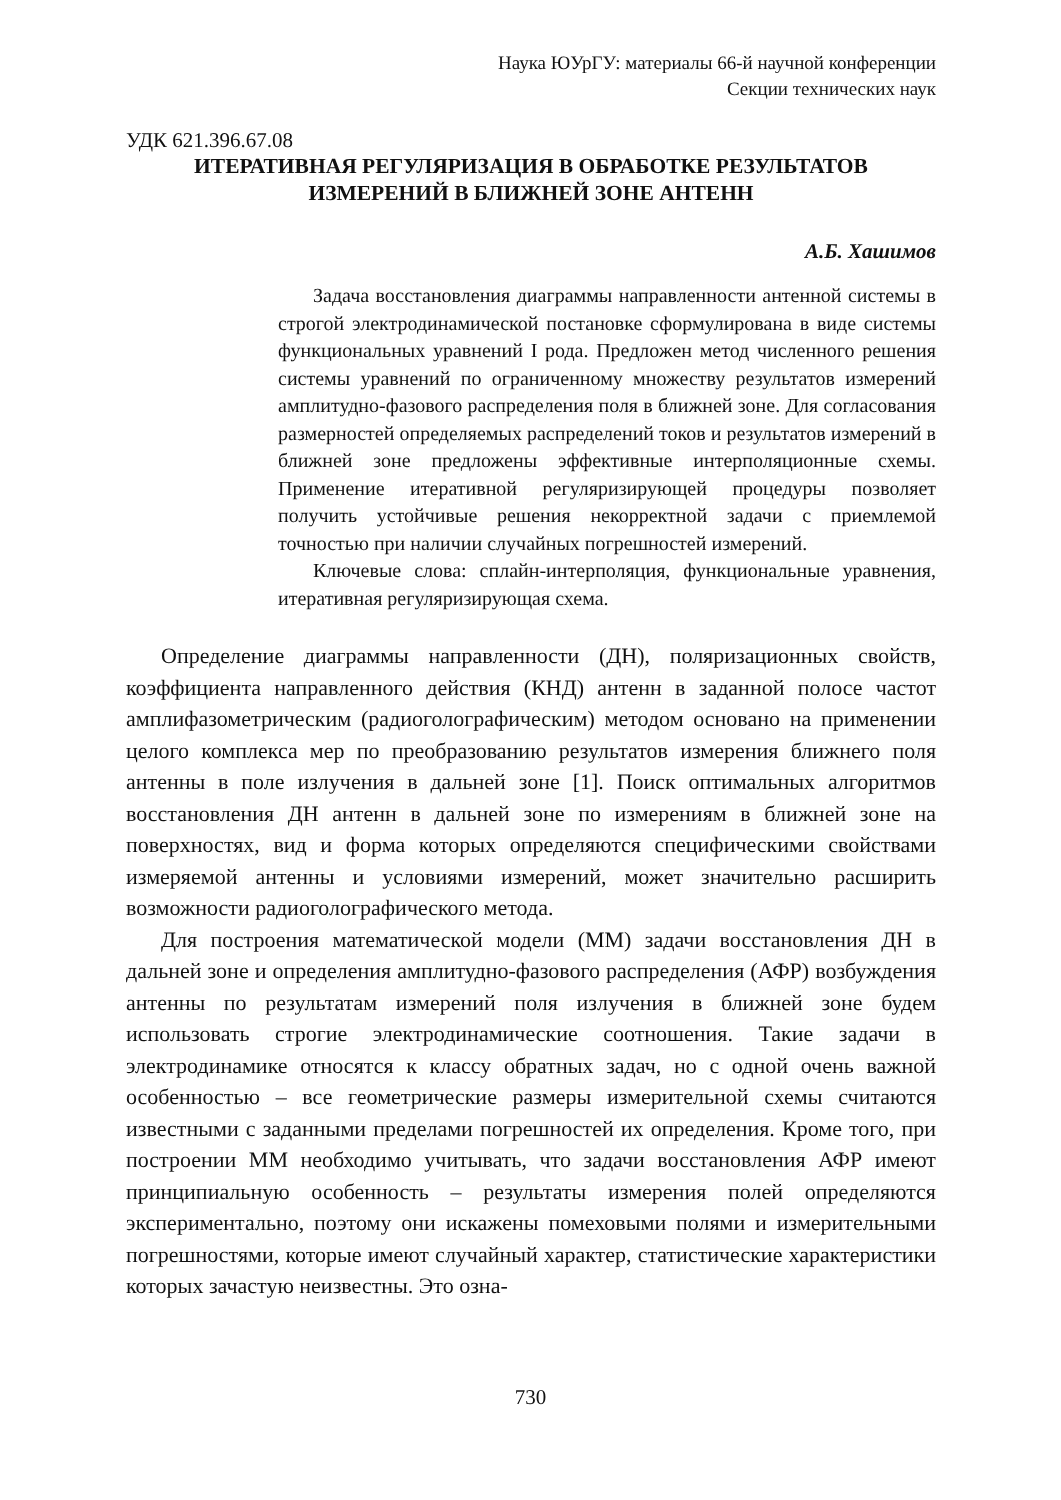Наука ЮУрГУ: материалы 66-й научной конференции
Секции технических наук
УДК 621.396.67.08
ИТЕРАТИВНАЯ РЕГУЛЯРИЗАЦИЯ В ОБРАБОТКЕ РЕЗУЛЬТАТОВ
ИЗМЕРЕНИЙ В БЛИЖНЕЙ ЗОНЕ АНТЕНН
А.Б. Хашимов
Задача восстановления диаграммы направленности антенной системы в строгой электродинамической постановке сформулирована в виде системы функциональных уравнений I рода. Предложен метод численного решения системы уравнений по ограниченному множеству результатов измерений амплитудно-фазового распределения поля в ближней зоне. Для согласования размерностей определяемых распределений токов и результатов измерений в ближней зоне предложены эффективные интерполяционные схемы. Применение итеративной регуляризирующей процедуры позволяет получить устойчивые решения некорректной задачи с приемлемой точностью при наличии случайных погрешностей измерений.
Ключевые слова: сплайн-интерполяция, функциональные уравнения, итеративная регуляризирующая схема.
Определение диаграммы направленности (ДН), поляризационных свойств, коэффициента направленного действия (КНД) антенн в заданной полосе частот амплифазометрическим (радиоголографическим) методом основано на применении целого комплекса мер по преобразованию результатов измерения ближнего поля антенны в поле излучения в дальней зоне [1]. Поиск оптимальных алгоритмов восстановления ДН антенн в дальней зоне по измерениям в ближней зоне на поверхностях, вид и форма которых определяются специфическими свойствами измеряемой антенны и условиями измерений, может значительно расширить возможности радиоголографического метода.
Для построения математической модели (ММ) задачи восстановления ДН в дальней зоне и определения амплитудно-фазового распределения (АФР) возбуждения антенны по результатам измерений поля излучения в ближней зоне будем использовать строгие электродинамические соотношения. Такие задачи в электродинамике относятся к классу обратных задач, но с одной очень важной особенностью – все геометрические размеры измерительной схемы считаются известными с заданными пределами погрешностей их определения. Кроме того, при построении ММ необходимо учитывать, что задачи восстановления АФР имеют принципиальную особенность – результаты измерения полей определяются экспериментально, поэтому они искажены помеховыми полями и измерительными погрешностями, которые имеют случайный характер, статистические характеристики которых зачастую неизвестны. Это озна-
730